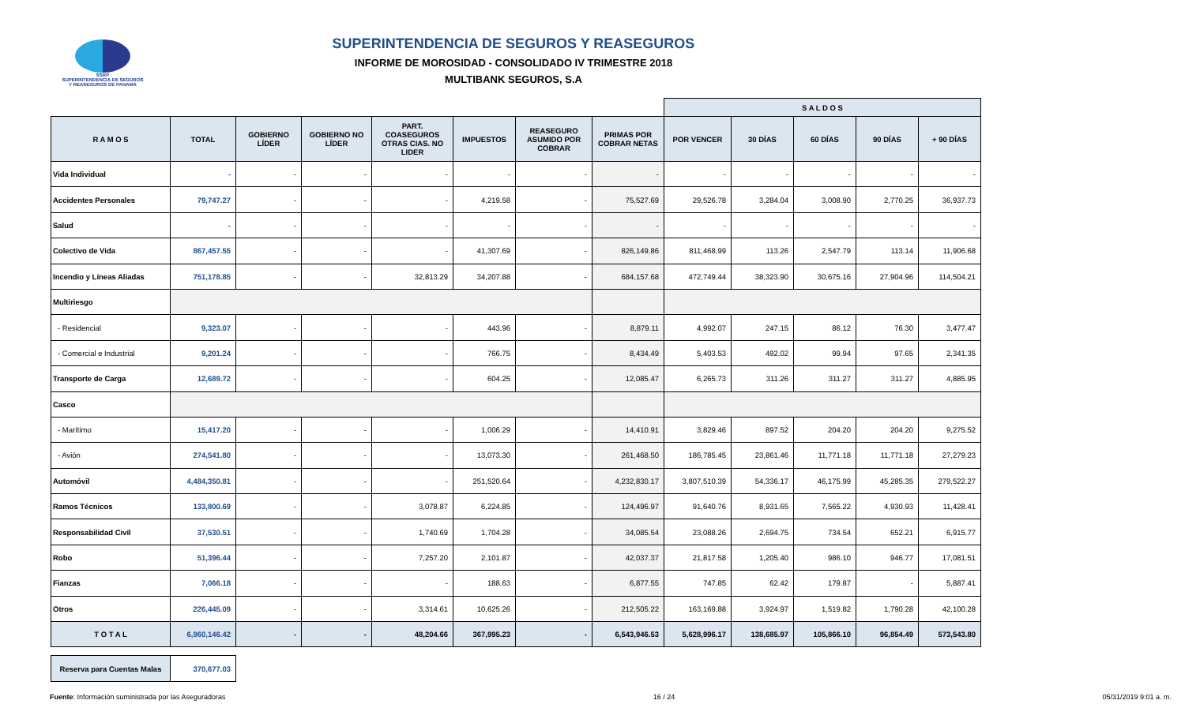SSRP
SUPERINTENDENCIA DE SEGUROS
Y REASEGUROS DE PANAMÁ
SUPERINTENDENCIA DE SEGUROS Y REASEGUROS
INFORME DE MOROSIDAD - CONSOLIDADO IV TRIMESTRE 2018
MULTIBANK SEGUROS, S.A
| | | | | | | | | S A L D O S | | | | |
| --- | --- | --- | --- | --- | --- | --- | --- | --- | --- | --- | --- | --- |
| R A M O S | TOTAL | GOBIERNO LÍDER | GOBIERNO NO LÍDER | PART. COASEGUROS OTRAS CIAS. NO LIDER | IMPUESTOS | REASEGURO ASUMIDO POR COBRAR | PRIMAS POR COBRAR NETAS | POR VENCER | 30 DÍAS | 60 DÍAS | 90 DÍAS | + 90 DÍAS |
| Vida Individual | - | - | - | - | - | - | - | - | - | - | - | - |
| Accidentes Personales | 79,747.27 | - | - | - | 4,219.58 | - | 75,527.69 | 29,526.78 | 3,284.04 | 3,008.90 | 2,770.25 | 36,937.73 |
| Salud | - | - | - | - | - | - | - | - | - | - | - | - |
| Colectivo de Vida | 867,457.55 | - | - | - | 41,307.69 | - | 826,149.86 | 811,468.99 | 113.26 | 2,547.79 | 113.14 | 11,906.68 |
| Incendio y Líneas Aliadas | 751,178.85 | - | - | 32,813.29 | 34,207.88 | - | 684,157.68 | 472,749.44 | 38,323.90 | 30,675.16 | 27,904.96 | 114,504.21 |
| Multiriesgo | | | | | | | | | | | | |
| - Residencial | 9,323.07 | - | - | - | 443.96 | - | 8,879.11 | 4,992.07 | 247.15 | 86.12 | 76.30 | 3,477.47 |
| - Comercial e Industrial | 9,201.24 | - | - | - | 766.75 | - | 8,434.49 | 5,403.53 | 492.02 | 99.94 | 97.65 | 2,341.35 |
| Transporte de Carga | 12,689.72 | - | - | - | 604.25 | - | 12,085.47 | 6,265.73 | 311.26 | 311.27 | 311.27 | 4,885.95 |
| Casco | | | | | | | | | | | | |
| - Marítimo | 15,417.20 | - | - | - | 1,006.29 | - | 14,410.91 | 3,829.46 | 897.52 | 204.20 | 204.20 | 9,275.52 |
| - Avión | 274,541.80 | - | - | - | 13,073.30 | - | 261,468.50 | 186,785.45 | 23,861.46 | 11,771.18 | 11,771.18 | 27,279.23 |
| Automóvil | 4,484,350.81 | - | - | - | 251,520.64 | - | 4,232,830.17 | 3,807,510.39 | 54,336.17 | 46,175.99 | 45,285.35 | 279,522.27 |
| Ramos Técnicos | 133,800.69 | - | - | 3,078.87 | 6,224.85 | - | 124,496.97 | 91,640.76 | 8,931.65 | 7,565.22 | 4,930.93 | 11,428.41 |
| Responsabilidad Civil | 37,530.51 | - | - | 1,740.69 | 1,704.28 | - | 34,085.54 | 23,088.26 | 2,694.75 | 734.54 | 652.21 | 6,915.77 |
| Robo | 51,396.44 | - | - | 7,257.20 | 2,101.87 | - | 42,037.37 | 21,817.58 | 1,205.40 | 986.10 | 946.77 | 17,081.51 |
| Fianzas | 7,066.18 | - | - | - | 188.63 | - | 6,877.55 | 747.85 | 62.42 | 179.87 | - | 5,887.41 |
| Otros | 226,445.09 | - | - | 3,314.61 | 10,625.26 | - | 212,505.22 | 163,169.88 | 3,924.97 | 1,519.82 | 1,790.28 | 42,100.28 |
| T O T A L | 6,960,146.42 | - | - | 48,204.66 | 367,995.23 | - | 6,543,946.53 | 5,628,996.17 | 138,685.97 | 105,866.10 | 96,854.49 | 573,543.80 |
| Reserva para Cuentas Malas | 370,677.03 | | | | | | | | | | | |
Fuente: Información suministrada por las Aseguradoras 16 / 24 05/31/2019 9:01 a. m.